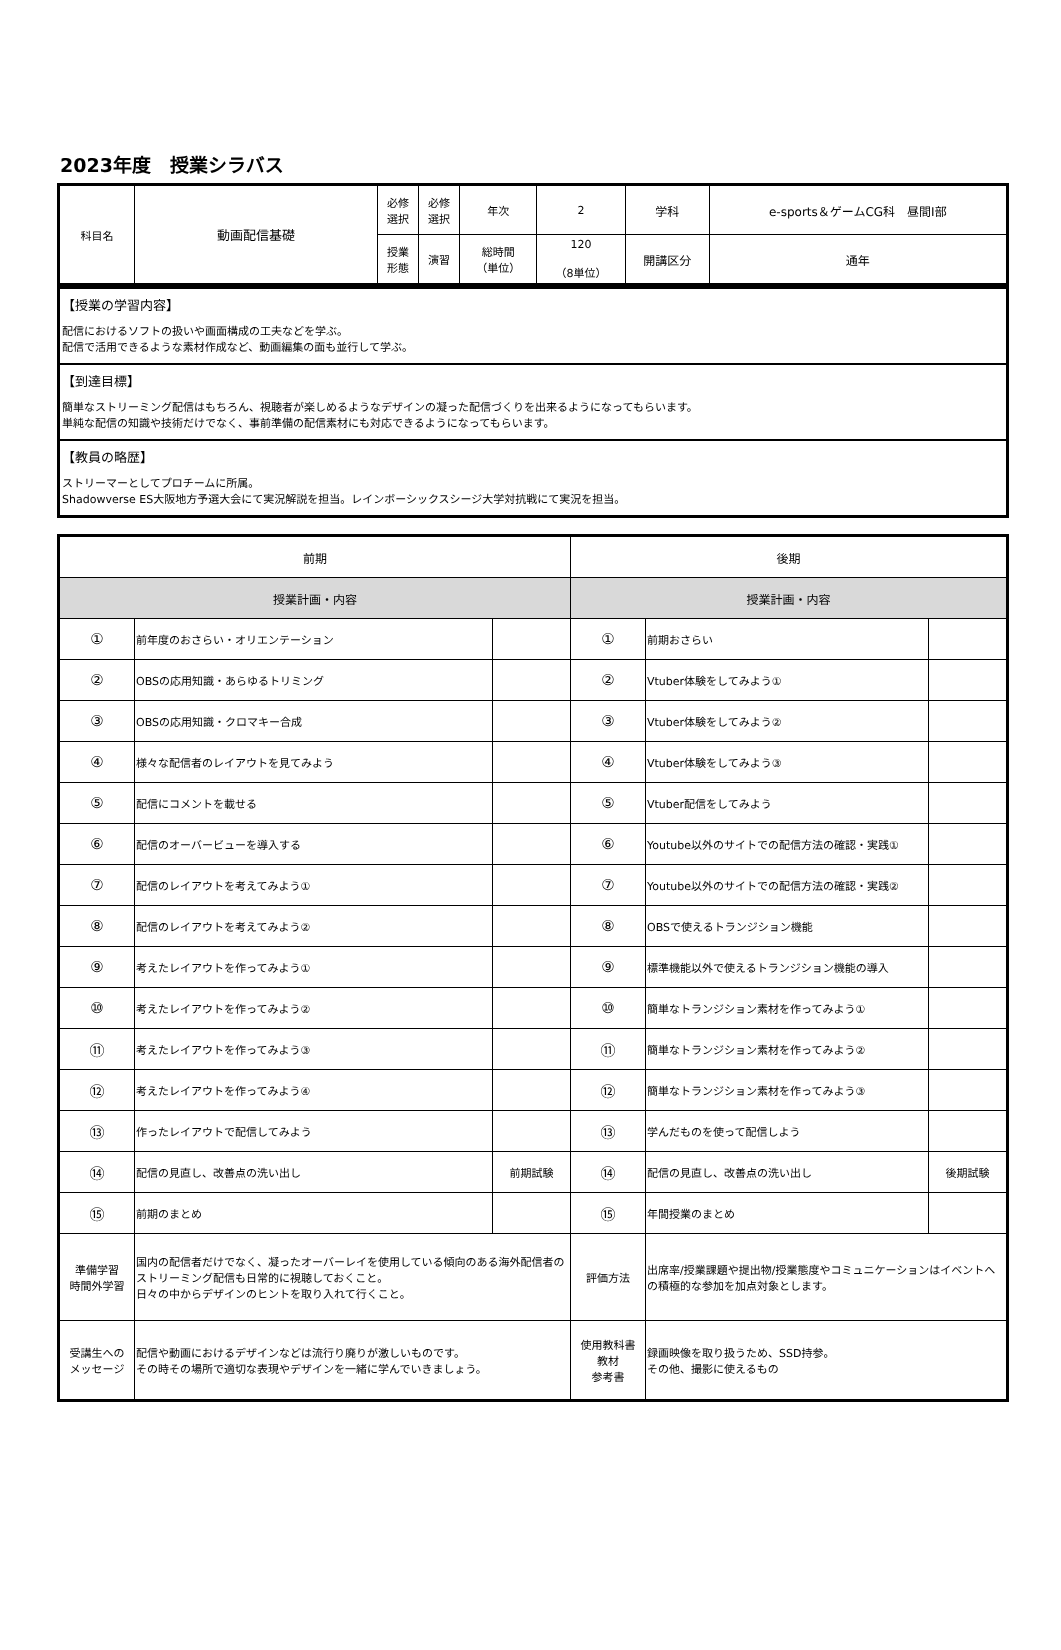2023年度　授業シラバス
| 科目名 | 動画配信基礎 | 必修 選択 | 必修 選択 | 年次 | 2 | 学科 | e-sports＆ゲームCG科 昼間Ⅰ部 |
| | | 授業 形態 | 演習 | 総時間 （単位） | 120 （8単位） | 開講区分 | 通年 |
| 【授業の学習内容】 配信におけるソフトの扱いや画面構成の工夫などを学ぶ。 配信で活用できるような素材作成など、動画編集の面も並行して学ぶ。 |
| 【到達目標】 簡単なストリーミング配信はもちろん、視聴者が楽しめるようなデザインの凝った配信づくりを出来るようになってもらいます。 単純な配信の知識や技術だけでなく、事前準備の配信素材にも対応できるようになってもらいます。 |
| 【教員の略歴】 ストリーマーとしてプロチームに所属。 Shadowverse ES大阪地方予選大会にて実況解説を担当。レインボーシックスシージ大学対抗戦にて実況を担当。 |
| 前期 | | | 後期 | | |
| 授業計画・内容 | | | 授業計画・内容 | | |
| ① | 前年度のおさらい・オリエンテーション | | ① | 前期おさらい | |
| ② | OBSの応用知識・あらゆるトリミング | | ② | Vtuber体験をしてみよう① | |
| ③ | OBSの応用知識・クロマキー合成 | | ③ | Vtuber体験をしてみよう② | |
| ④ | 様々な配信者のレイアウトを見てみよう | | ④ | Vtuber体験をしてみよう③ | |
| ⑤ | 配信にコメントを載せる | | ⑤ | Vtuber配信をしてみよう | |
| ⑥ | 配信のオーバービューを導入する | | ⑥ | Youtube以外のサイトでの配信方法の確認・実践① | |
| ⑦ | 配信のレイアウトを考えてみよう① | | ⑦ | Youtube以外のサイトでの配信方法の確認・実践② | |
| ⑧ | 配信のレイアウトを考えてみよう② | | ⑧ | OBSで使えるトランジション機能 | |
| ⑨ | 考えたレイアウトを作ってみよう① | | ⑨ | 標準機能以外で使えるトランジション機能の導入 | |
| ⑩ | 考えたレイアウトを作ってみよう② | | ⑩ | 簡単なトランジション素材を作ってみよう① | |
| ⑪ | 考えたレイアウトを作ってみよう③ | | ⑪ | 簡単なトランジション素材を作ってみよう② | |
| ⑫ | 考えたレイアウトを作ってみよう④ | | ⑫ | 簡単なトランジション素材を作ってみよう③ | |
| ⑬ | 作ったレイアウトで配信してみよう | | ⑬ | 学んだものを使って配信しよう | |
| ⑭ | 配信の見直し、改善点の洗い出し | 前期試験 | ⑭ | 配信の見直し、改善点の洗い出し | 後期試験 |
| ⑮ | 前期のまとめ | | ⑮ | 年間授業のまとめ | |
| 準備学習 時間外学習 | 国内の配信者だけでなく、凝ったオーバーレイを使用している傾向のある海外配信者のストリーミング配信も日常的に視聴しておくこと。 日々の中からデザインのヒントを取り入れて行くこと。 | | 評価方法 | 出席率/授業課題や提出物/授業態度やコミュニケーションはイベントへの積極的な参加を加点対象とします。 | |
| 受講生への メッセージ | 配信や動画におけるデザインなどは流行り廃りが激しいものです。 その時その場所で適切な表現やデザインを一緒に学んでいきましょう。 | | 使用教科書 教材 参考書 | 録画映像を取り扱うため、SSD持参。 その他、撮影に使えるもの | |